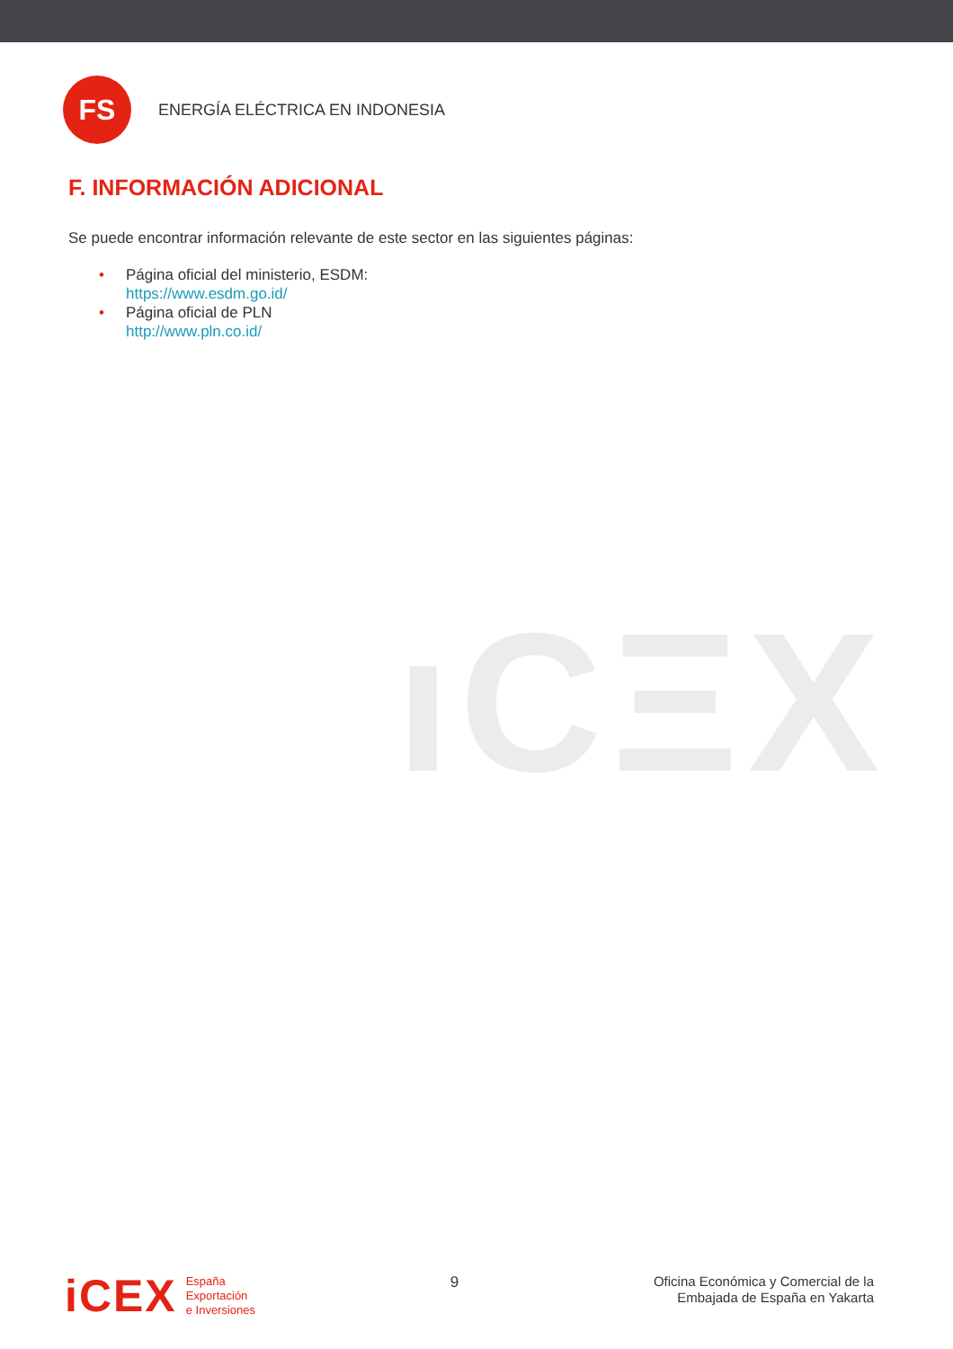FS
ENERGÍA ELÉCTRICA EN INDONESIA
F. INFORMACIÓN ADICIONAL
Se puede encontrar información relevante de este sector en las siguientes páginas:
• Página oficial del ministerio, ESDM:
https://www.esdm.go.id/
• Página oficial de PLN
http://www.pln.co.id/
ıCΞX
iCEX
España
Exportación
e Inversiones
9
Oficina Económica y Comercial de la
Embajada de España en Yakarta